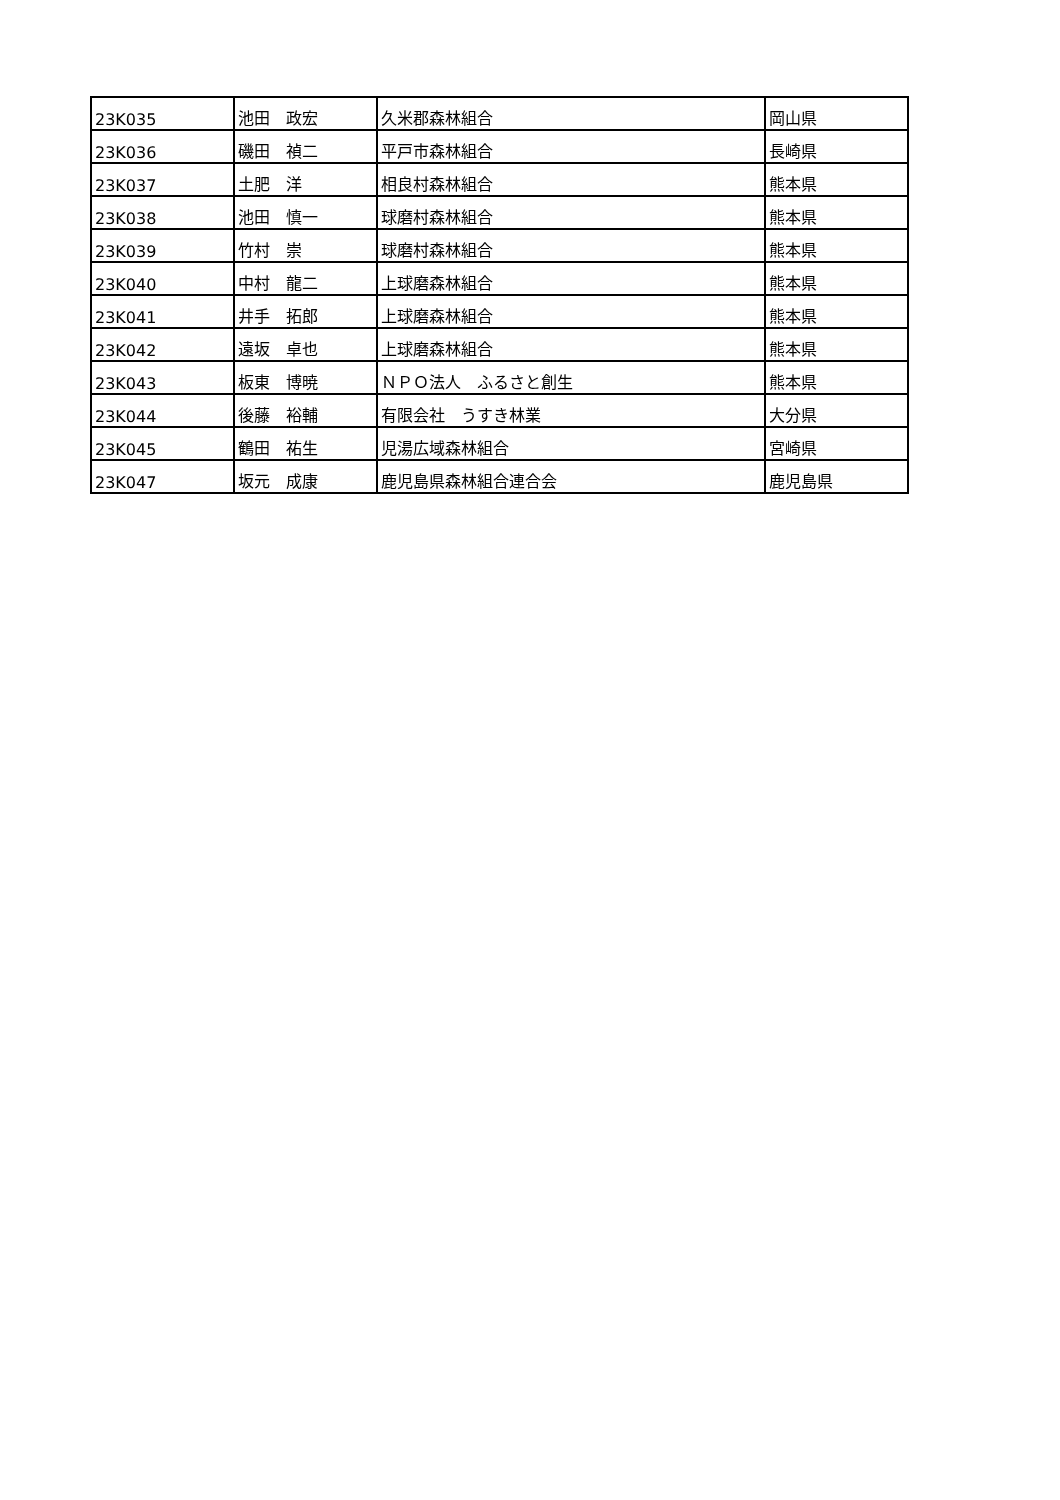| 23K035 | 池田 政宏 | 久米郡森林組合 | 岡山県 |
| 23K036 | 磯田 禎二 | 平戸市森林組合 | 長崎県 |
| 23K037 | 土肥 洋 | 相良村森林組合 | 熊本県 |
| 23K038 | 池田 慎一 | 球磨村森林組合 | 熊本県 |
| 23K039 | 竹村 崇 | 球磨村森林組合 | 熊本県 |
| 23K040 | 中村 龍二 | 上球磨森林組合 | 熊本県 |
| 23K041 | 井手 拓郎 | 上球磨森林組合 | 熊本県 |
| 23K042 | 遠坂 卓也 | 上球磨森林組合 | 熊本県 |
| 23K043 | 板東 博暁 | ＮＰＯ法人 ふるさと創生 | 熊本県 |
| 23K044 | 後藤 裕輔 | 有限会社 うすき林業 | 大分県 |
| 23K045 | 鶴田 祐生 | 児湯広域森林組合 | 宮崎県 |
| 23K047 | 坂元 成康 | 鹿児島県森林組合連合会 | 鹿児島県 |